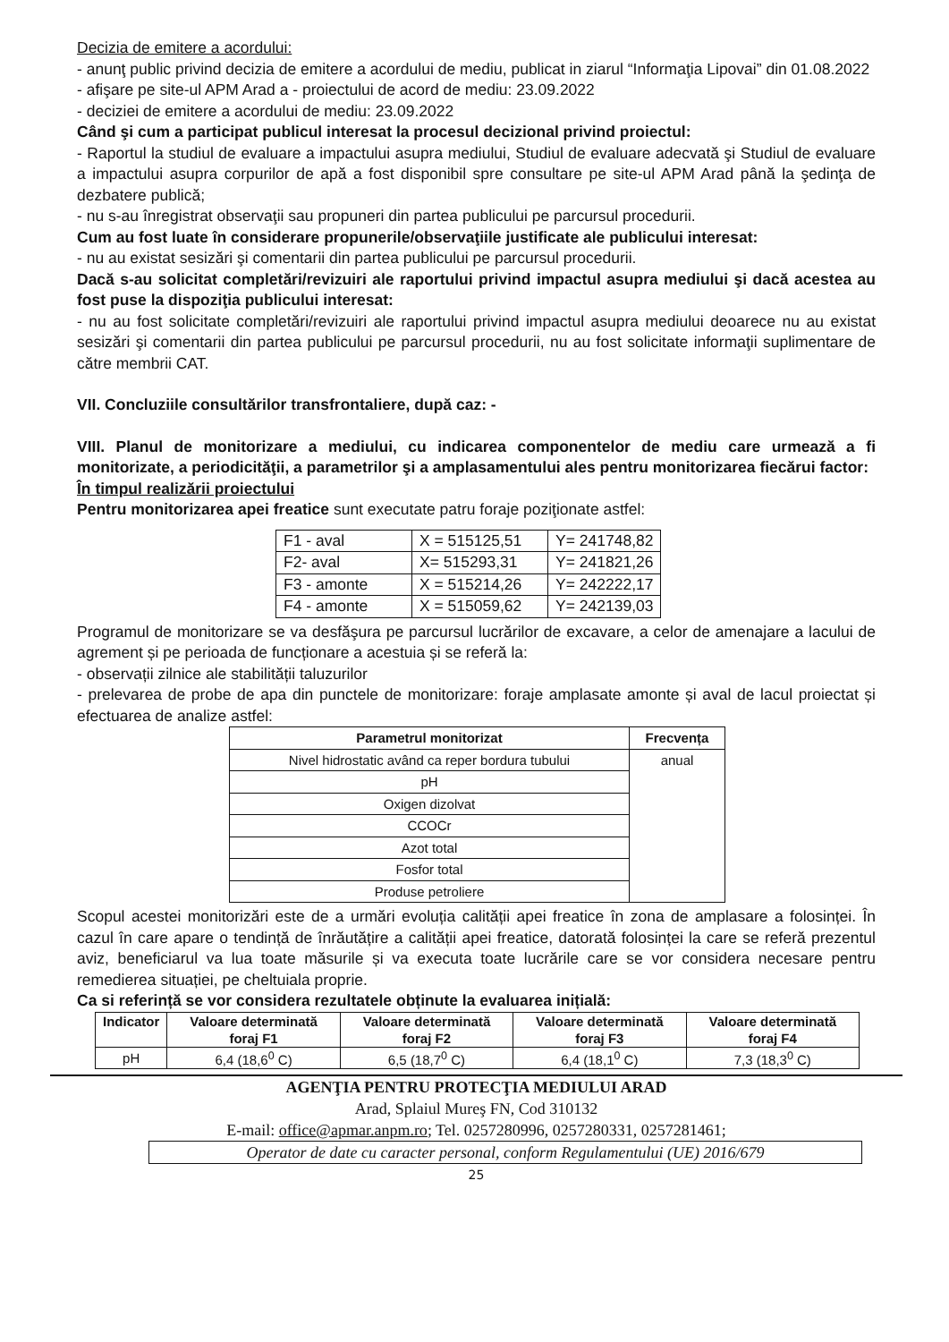Decizia de emitere a acordului:
- anunţ public privind decizia de emitere a acordului de mediu, publicat in ziarul “Informaţia Lipovai” din 01.08.2022
- afişare pe site-ul APM Arad a - proiectului de acord de mediu: 23.09.2022
- deciziei de emitere a acordului de mediu: 23.09.2022
Când şi cum a participat publicul interesat la procesul decizional privind proiectul:
- Raportul la studiul de evaluare a impactului asupra mediului, Studiul de evaluare adecvată şi Studiul de evaluare a impactului asupra corpurilor de apă a fost disponibil spre consultare pe site-ul APM Arad până la şedinţa de dezbatere publică;
- nu s-au înregistrat observaţii sau propuneri din partea publicului pe parcursul procedurii.
Cum au fost luate în considerare propunerile/observaţiile justificate ale publicului interesat:
- nu au existat sesizări şi comentarii din partea publicului pe parcursul procedurii.
Dacă s-au solicitat completări/revizuiri ale raportului privind impactul asupra mediului şi dacă acestea au fost puse la dispoziţia publicului interesat:
- nu au fost solicitate completări/revizuiri ale raportului privind impactul asupra mediului deoarece nu au existat sesizări şi comentarii din partea publicului pe parcursul procedurii, nu au fost solicitate informaţii suplimentare de către membrii CAT.
VII. Concluziile consultărilor transfrontaliere, după caz: -
VIII. Planul de monitorizare a mediului, cu indicarea componentelor de mediu care urmează a fi monitorizate, a periodicităţii, a parametrilor şi a amplasamentului ales pentru monitorizarea fiecărui factor:
În timpul realizării proiectului
Pentru monitorizarea apei freatice sunt executate patru foraje poziţionate astfel:
| F1 - aval | X = 515125,51 | Y= 241748,82 |
| F2- aval | X= 515293,31 | Y= 241821,26 |
| F3 - amonte | X = 515214,26 | Y= 242222,17 |
| F4 - amonte | X = 515059,62 | Y= 242139,03 |
Programul de monitorizare se va desfăşura pe parcursul lucrărilor de excavare, a celor de amenajare a lacului de agrement și pe perioada de funcționare a acestuia și se referă la:
- observații zilnice ale stabilității taluzurilor
- prelevarea de probe de apa din punctele de monitorizare: foraje amplasate amonte și aval de lacul proiectat și efectuarea de analize astfel:
| Parametrul monitorizat | Frecvența |
| --- | --- |
| Nivel hidrostatic având ca reper bordura tubului | anual |
| pH | |
| Oxigen dizolvat | |
| CCOCr | |
| Azot total | |
| Fosfor total | |
| Produse petroliere | |
Scopul acestei monitorizări este de a urmări evoluția calității apei freatice în zona de amplasare a folosinței. În cazul în care apare o tendință de înrăutățire a calității apei freatice, datorată folosinței la care se referă prezentul aviz, beneficiarul va lua toate măsurile și va executa toate lucrările care se vor considera necesare pentru remedierea situației, pe cheltuiala proprie.
Ca si referință se vor considera rezultatele obținute la evaluarea inițială:
| Indicator | Valoare determinată foraj F1 | Valoare determinată foraj F2 | Valoare determinată foraj F3 | Valoare determinată foraj F4 |
| --- | --- | --- | --- | --- |
| pH | 6,4 (18,6<sup>0</sup> C) | 6,5 (18,7<sup>0</sup> C) | 6,4 (18,1<sup>0</sup> C) | 7,3 (18,3<sup>0</sup> C) |
AGENŢIA PENTRU PROTECŢIA MEDIULUI ARAD
Arad, Splaiul Mureş FN, Cod 310132
E-mail: office@apmar.anpm.ro; Tel. 0257280996, 0257280331, 0257281461;
Operator de date cu caracter personal, conform Regulamentului (UE) 2016/679
25